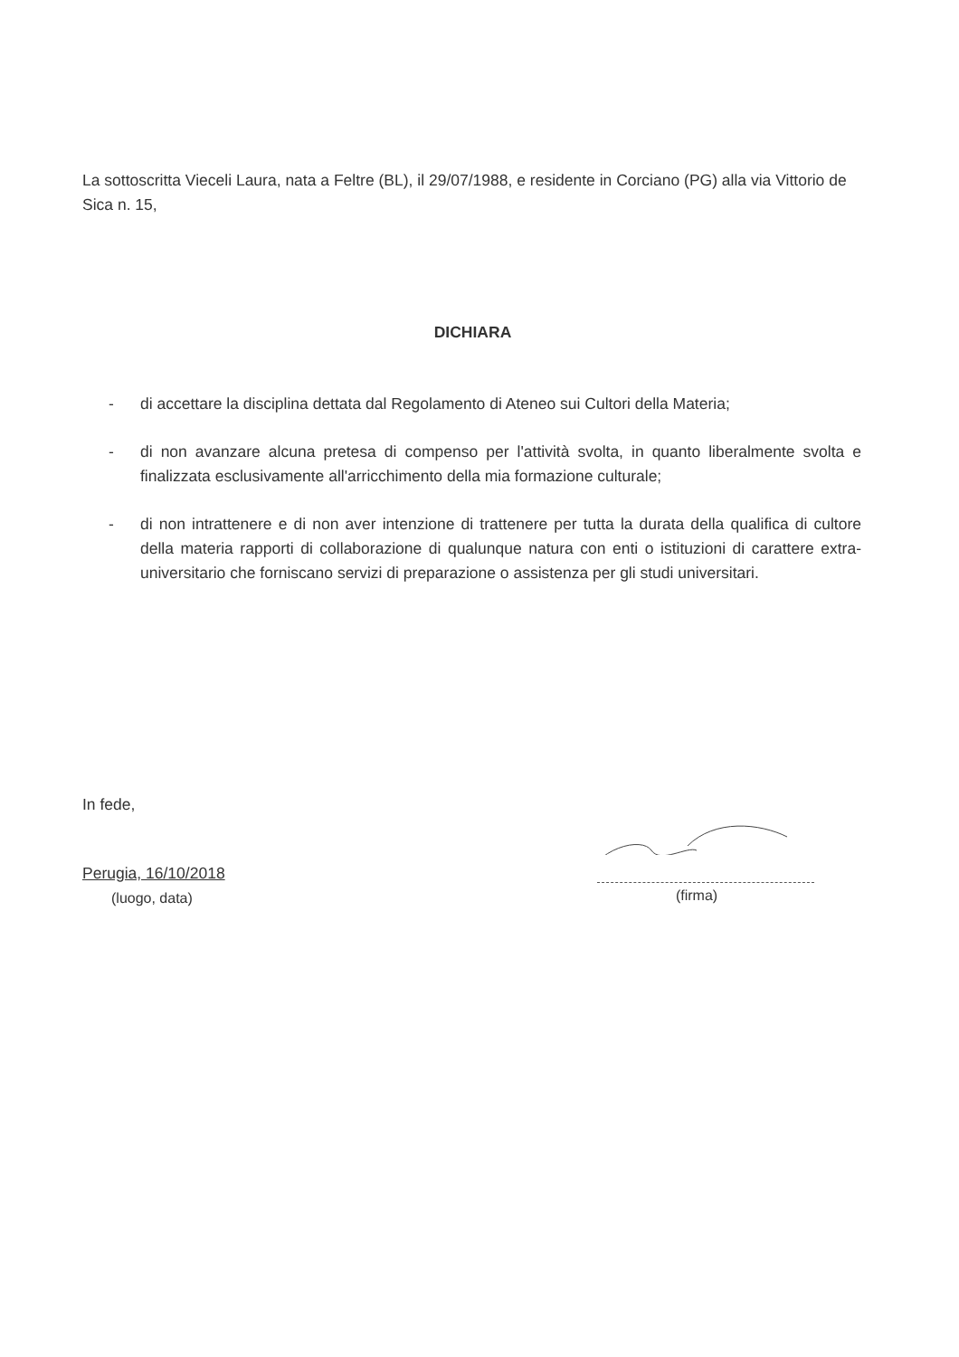La sottoscritta Vieceli Laura, nata a Feltre (BL), il 29/07/1988, e residente in Corciano (PG) alla via Vittorio de Sica n. 15,
DICHIARA
- di accettare la disciplina dettata dal Regolamento di Ateneo sui Cultori della Materia;
- di non avanzare alcuna pretesa di compenso per l'attività svolta, in quanto liberalmente svolta e finalizzata esclusivamente all'arricchimento della mia formazione culturale;
- di non intrattenere e di non aver intenzione di trattenere per tutta la durata della qualifica di cultore della materia rapporti di collaborazione di qualunque natura con enti o istituzioni di carattere extra-universitario che forniscano servizi di preparazione o assistenza per gli studi universitari.
In fede,
Perugia, 16/10/2018
(luogo, data)
(firma)